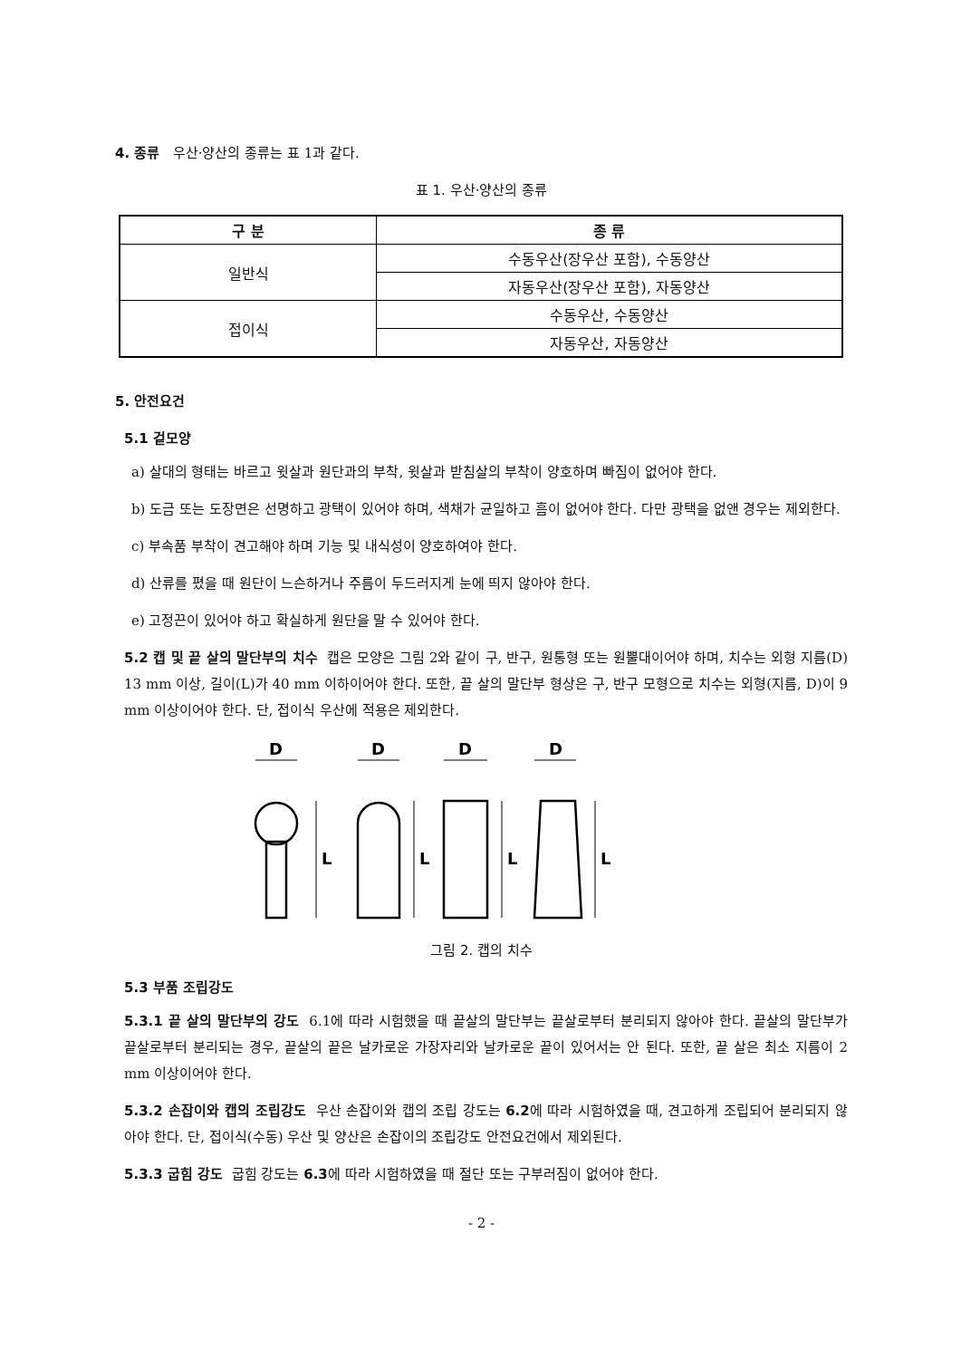4. 종류 우산·양산의 종류는 표 1과 같다.
표 1. 우산·양산의 종류
| 구 분 | 종 류 |
| --- | --- |
| 일반식 | 수동우산(장우산 포함), 수동양산 |
| | 자동우산(장우산 포함), 자동양산 |
| 접이식 | 수동우산, 수동양산 |
| | 자동우산, 자동양산 |
5. 안전요건
5.1 겉모양
a) 살대의 형태는 바르고 윗살과 원단과의 부착, 윗살과 받침살의 부착이 양호하며 빠짐이 없어야 한다.
b) 도금 또는 도장면은 선명하고 광택이 있어야 하며, 색채가 균일하고 흠이 없어야 한다. 다만 광택을 없앤 경우는 제외한다.
c) 부속품 부착이 견고해야 하며 기능 및 내식성이 양호하여야 한다.
d) 산류를 폈을 때 원단이 느슨하거나 주름이 두드러지게 눈에 띄지 않아야 한다.
e) 고정끈이 있어야 하고 확실하게 원단을 말 수 있어야 한다.
5.2 캡 및 끝 살의 말단부의 치수 캡은 모양은 그림 2와 같이 구, 반구, 원통형 또는 원뿔대이어야 하며, 치수는 외형 지름(D) 13 mm 이상, 길이(L)가 40 mm 이하이어야 한다. 또한, 끝 살의 말단부 형상은 구, 반구 모형으로 치수는 외형(지름, D)이 9 mm 이상이어야 한다. 단, 접이식 우산에 적용은 제외한다.
D
D
D
D
L
L
L
L
그림 2. 캡의 치수
5.3 부품 조립강도
5.3.1 끝 살의 말단부의 강도 6.1에 따라 시험했을 때 끝살의 말단부는 끝살로부터 분리되지 않아야 한다. 끝살의 말단부가 끝살로부터 분리되는 경우, 끝살의 끝은 날카로운 가장자리와 날카로운 끝이 있어서는 안 된다. 또한, 끝 살은 최소 지름이 2 mm 이상이어야 한다.
5.3.2 손잡이와 캡의 조립강도 우산 손잡이와 캡의 조립 강도는 6.2에 따라 시험하였을 때, 견고하게 조립되어 분리되지 않아야 한다. 단, 접이식(수동) 우산 및 양산은 손잡이의 조립강도 안전요건에서 제외된다.
5.3.3 굽힘 강도 굽힘 강도는 6.3에 따라 시험하였을 때 절단 또는 구부러짐이 없어야 한다.
- 2 -